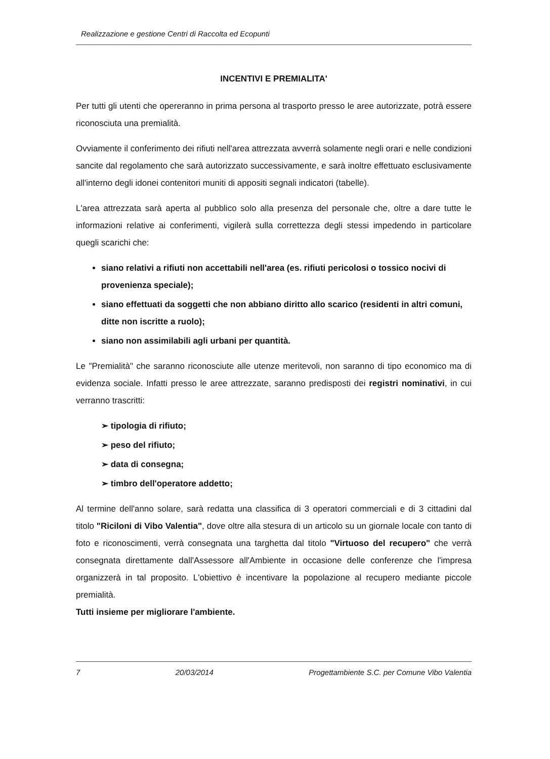Realizzazione e gestione Centri di Raccolta ed Ecopunti
INCENTIVI E PREMIALITA'
Per tutti gli utenti che opereranno in prima persona al trasporto presso le aree autorizzate, potrà essere riconosciuta una premialità.
Ovviamente il conferimento dei rifiuti nell'area attrezzata avverrà solamente negli orari e nelle condizioni sancite dal regolamento che sarà autorizzato successivamente, e sarà inoltre effettuato esclusivamente all'interno degli idonei contenitori muniti di appositi segnali indicatori (tabelle).
L'area attrezzata sarà aperta al pubblico solo alla presenza del personale che, oltre a dare tutte le informazioni relative ai conferimenti, vigilerà sulla correttezza degli stessi impedendo in particolare quegli scarichi che:
siano relativi a rifiuti non accettabili nell'area (es. rifiuti pericolosi o tossico nocivi di provenienza speciale);
siano effettuati da soggetti che non abbiano diritto allo scarico (residenti in altri comuni, ditte non iscritte a ruolo);
siano non assimilabili agli urbani per quantità.
Le "Premialità" che saranno riconosciute alle utenze meritevoli, non saranno di tipo economico ma di evidenza sociale. Infatti presso le aree attrezzate, saranno predisposti dei registri nominativi, in cui verranno trascritti:
➢ tipologia di rifiuto;
➢ peso del rifiuto;
➢ data di consegna;
➢ timbro dell'operatore addetto;
Al termine dell'anno solare, sarà redatta una classifica di 3 operatori commerciali e di 3 cittadini dal titolo "Riciloni di Vibo Valentia", dove oltre alla stesura di un articolo su un giornale locale con tanto di foto e riconoscimenti, verrà consegnata una targhetta dal titolo "Virtuoso del recupero" che verrà consegnata direttamente dall'Assessore all'Ambiente in occasione delle conferenze che l'impresa organizzerà in tal proposito. L'obiettivo è incentivare la popolazione al recupero mediante piccole premialità.
Tutti insieme per migliorare l'ambiente.
7 20/03/2014 Progettambiente S.C. per Comune Vibo Valentia